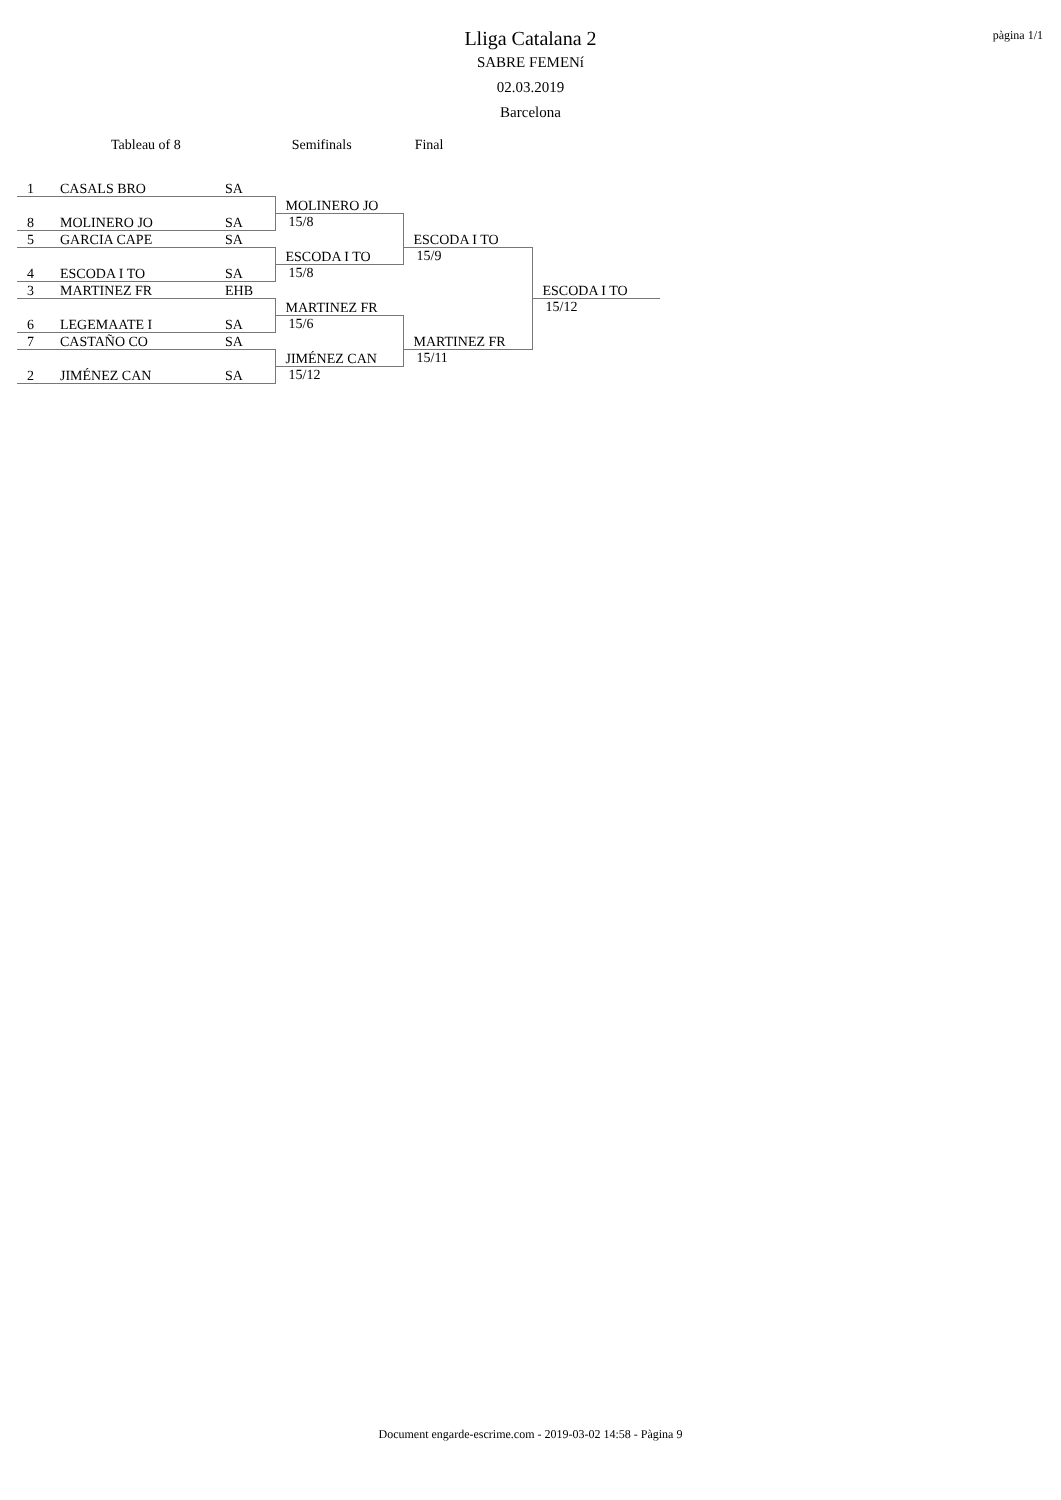pàgina 1/1
Lliga Catalana 2
SABRE FEMENí
02.03.2019
Barcelona
Tableau of 8 Semifinals Final
| 1 | CASALS BRO | SA | | | |
| 8 | MOLINERO JO | SA | MOLINERO JO | | |
| | | | 15/8 | | |
| 5 | GARCIA CAPE | SA | | ESCODA I TO | |
| | | | | 15/9 | |
| 4 | ESCODA I TO | SA | ESCODA I TO | | |
| | | | 15/8 | | |
| 3 | MARTINEZ FR | EHB | | | ESCODA I TO |
| | | | | | 15/12 |
| 6 | LEGEMAATE I | SA | MARTINEZ FR | | |
| | | | 15/6 | | |
| 7 | CASTAÑO CO | SA | | MARTINEZ FR | |
| | | | | 15/11 | |
| 2 | JIMÉNEZ CAN | SA | JIMÉNEZ CAN | | |
| | | | 15/12 | | |
Document engarde-escrime.com - 2019-03-02 14:58 - Pàgina 9